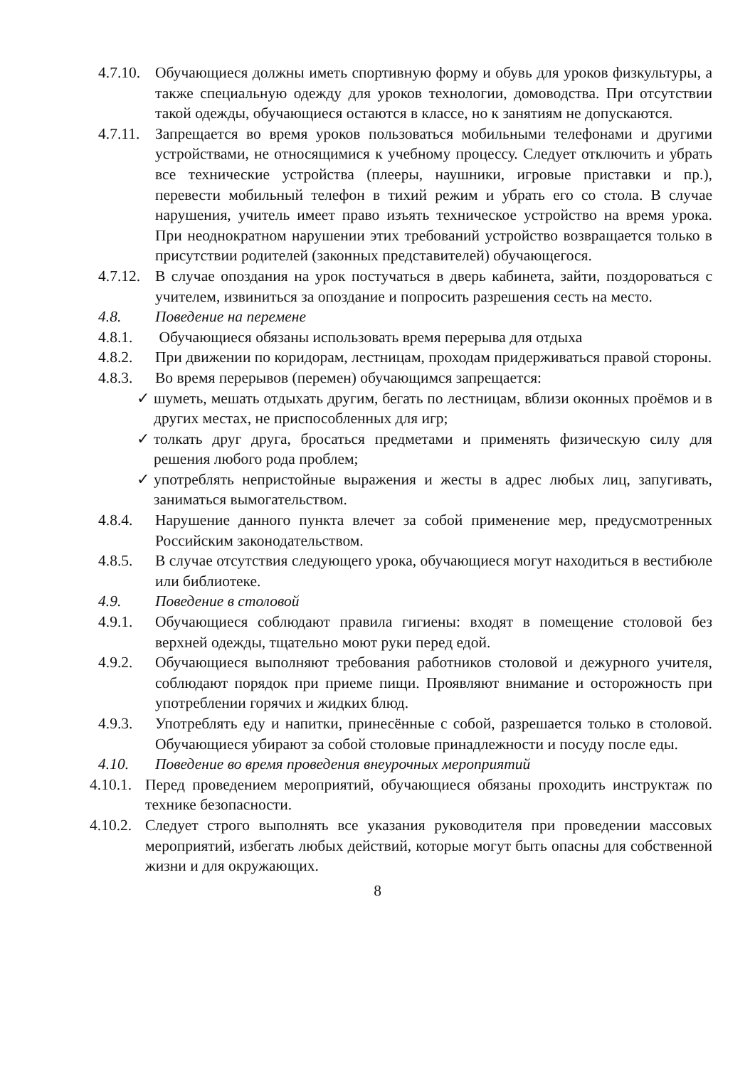4.7.10.
Обучающиеся должны иметь спортивную форму и обувь для уроков физкультуры, а также специальную одежду для уроков технологии, домоводства. При отсутствии такой одежды, обучающиеся остаются в классе, но к занятиям не допускаются.
4.7.11.
Запрещается во время уроков пользоваться мобильными телефонами и другими устройствами, не относящимися к учебному процессу. Следует отключить и убрать все технические устройства (плееры, наушники, игровые приставки и пр.), перевести мобильный телефон в тихий режим и убрать его со стола. В случае нарушения, учитель имеет право изъять техническое устройство на время урока. При неоднократном нарушении этих требований устройство возвращается только в присутствии родителей (законных представителей) обучающегося.
4.7.12.
В случае опоздания на урок постучаться в дверь кабинета, зайти, поздороваться с учителем, извиниться за опоздание и попросить разрешения сесть на место.
4.8. Поведение на перемене
4.8.1. Обучающиеся обязаны использовать время перерыва для отдыха
4.8.2. При движении по коридорам, лестницам, проходам придерживаться правой стороны.
4.8.3. Во время перерывов (перемен) обучающимся запрещается:
✓ шуметь, мешать отдыхать другим, бегать по лестницам, вблизи оконных проёмов и в других местах, не приспособленных для игр;
✓ толкать друг друга, бросаться предметами и применять физическую силу для решения любого рода проблем;
✓ употреблять непристойные выражения и жесты в адрес любых лиц, запугивать, заниматься вымогательством.
4.8.4. Нарушение данного пункта влечет за собой применение мер, предусмотренных Российским законодательством.
4.8.5. В случае отсутствия следующего урока, обучающиеся могут находиться в вестибюле или библиотеке.
4.9. Поведение в столовой
4.9.1. Обучающиеся соблюдают правила гигиены: входят в помещение столовой без верхней одежды, тщательно моют руки перед едой.
4.9.2. Обучающиеся выполняют требования работников столовой и дежурного учителя, соблюдают порядок при приеме пищи. Проявляют внимание и осторожность при употреблении горячих и жидких блюд.
4.9.3. Употреблять еду и напитки, принесённые с собой, разрешается только в столовой. Обучающиеся убирают за собой столовые принадлежности и посуду после еды.
4.10. Поведение во время проведения внеурочных мероприятий
4.10.1.
Перед проведением мероприятий, обучающиеся обязаны проходить инструктаж по технике безопасности.
4.10.2.
Следует строго выполнять все указания руководителя при проведении массовых мероприятий, избегать любых действий, которые могут быть опасны для собственной жизни и для окружающих.
8